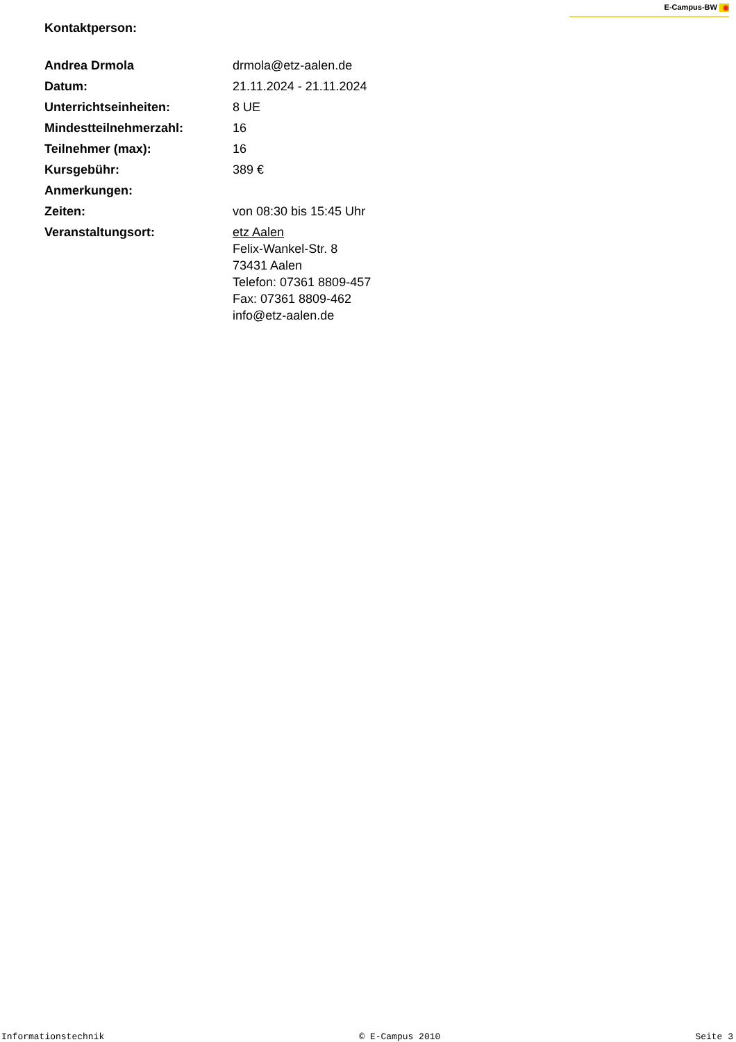E-Campus-BW ◉
Kontaktperson:
| Andrea Drmola | drmola@etz-aalen.de |
| Datum: | 21.11.2024 - 21.11.2024 |
| Unterrichtseinheiten: | 8 UE |
| Mindestteilnehmerzahl: | 16 |
| Teilnehmer (max): | 16 |
| Kursgebühr: | 389 € |
| Anmerkungen: | |
| Zeiten: | von 08:30 bis 15:45 Uhr |
| Veranstaltungsort: | etz Aalen Felix-Wankel-Str. 8 73431 Aalen Telefon: 07361 8809-457 Fax: 07361 8809-462 info@etz-aalen.de |
Informationstechnik © E-Campus 2010 Seite 3